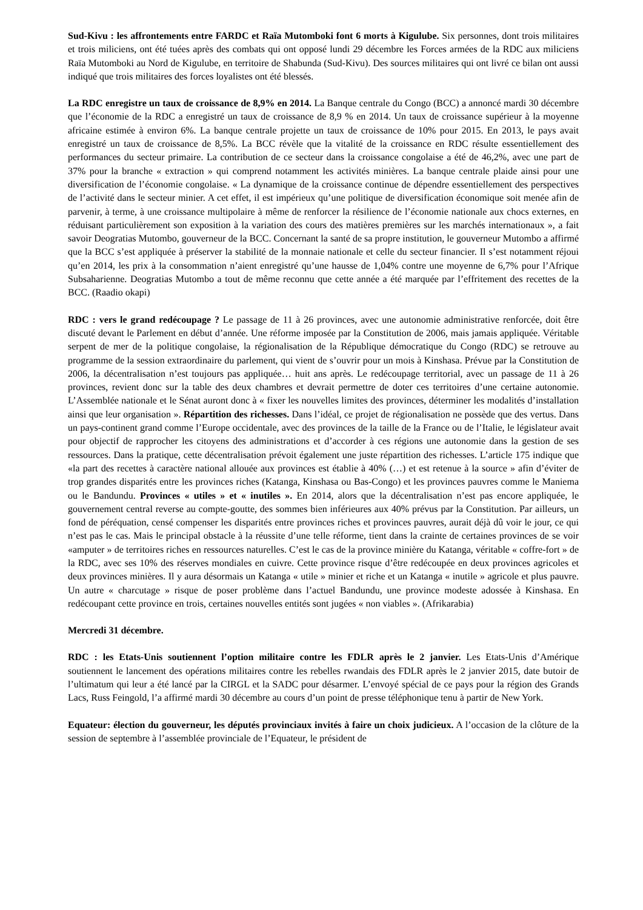Sud-Kivu : les affrontements entre FARDC et Raïa Mutomboki font 6 morts à Kigulube. Six personnes, dont trois militaires et trois miliciens, ont été tuées après des combats qui ont opposé lundi 29 décembre les Forces armées de la RDC aux miliciens Raïa Mutomboki au Nord de Kigulube, en territoire de Shabunda (Sud-Kivu). Des sources militaires qui ont livré ce bilan ont aussi indiqué que trois militaires des forces loyalistes ont été blessés.
La RDC enregistre un taux de croissance de 8,9% en 2014. La Banque centrale du Congo (BCC) a annoncé mardi 30 décembre que l’économie de la RDC a enregistré un taux de croissance de 8,9 % en 2014. Un taux de croissance supérieur à la moyenne africaine estimée à environ 6%. La banque centrale projette un taux de croissance de 10% pour 2015. En 2013, le pays avait enregistré un taux de croissance de 8,5%. La BCC révèle que la vitalité de la croissance en RDC résulte essentiellement des performances du secteur primaire. La contribution de ce secteur dans la croissance congolaise a été de 46,2%, avec une part de 37% pour la branche « extraction » qui comprend notamment les activités minières. La banque centrale plaide ainsi pour une diversification de l’économie congolaise. « La dynamique de la croissance continue de dépendre essentiellement des perspectives de l’activité dans le secteur minier. A cet effet, il est impérieux qu’une politique de diversification économique soit menée afin de parvenir, à terme, à une croissance multipolaire à même de renforcer la résilience de l’économie nationale aux chocs externes, en réduisant particulièrement son exposition à la variation des cours des matières premières sur les marchés internationaux », a fait savoir Deogratias Mutombo, gouverneur de la BCC. Concernant la santé de sa propre institution, le gouverneur Mutombo a affirmé que la BCC s’est appliquée à préserver la stabilité de la monnaie nationale et celle du secteur financier. Il s’est notamment réjoui qu’en 2014, les prix à la consommation n’aient enregistré qu’une hausse de 1,04% contre une moyenne de 6,7% pour l’Afrique Subsaharienne. Deogratias Mutombo a tout de même reconnu que cette année a été marquée par l’effritement des recettes de la BCC. (Raadio okapi)
RDC : vers le grand redécoupage ? Le passage de 11 à 26 provinces, avec une autonomie administrative renforcée, doit être discuté devant le Parlement en début d’année. Une réforme imposée par la Constitution de 2006, mais jamais appliquée. Véritable serpent de mer de la politique congolaise, la régionalisation de la République démocratique du Congo (RDC) se retrouve au programme de la session extraordinaire du parlement, qui vient de s’ouvrir pour un mois à Kinshasa. Prévue par la Constitution de 2006, la décentralisation n’est toujours pas appliquée… huit ans après. Le redécoupage territorial, avec un passage de 11 à 26 provinces, revient donc sur la table des deux chambres et devrait permettre de doter ces territoires d’une certaine autonomie. L’Assemblée nationale et le Sénat auront donc à « fixer les nouvelles limites des provinces, déterminer les modalités d’installation ainsi que leur organisation ». Répartition des richesses. Dans l’idéal, ce projet de régionalisation ne possède que des vertus. Dans un pays-continent grand comme l’Europe occidentale, avec des provinces de la taille de la France ou de l’Italie, le législateur avait pour objectif de rapprocher les citoyens des administrations et d’accorder à ces régions une autonomie dans la gestion de ses ressources. Dans la pratique, cette décentralisation prévoit également une juste répartition des richesses. L’article 175 indique que «la part des recettes à caractère national allouée aux provinces est établie à 40% (…) et est retenue à la source » afin d’éviter de trop grandes disparités entre les provinces riches (Katanga, Kinshasa ou Bas-Congo) et les provinces pauvres comme le Maniema ou le Bandundu. Provinces « utiles » et « inutiles ». En 2014, alors que la décentralisation n’est pas encore appliquée, le gouvernement central reverse au compte-goutte, des sommes bien inférieures aux 40% prévus par la Constitution. Par ailleurs, un fond de péréquation, censé compenser les disparités entre provinces riches et provinces pauvres, aurait déjà dû voir le jour, ce qui n’est pas le cas. Mais le principal obstacle à la réussite d’une telle réforme, tient dans la crainte de certaines provinces de se voir «amputer » de territoires riches en ressources naturelles. C’est le cas de la province minière du Katanga, véritable « coffre-fort » de la RDC, avec ses 10% des réserves mondiales en cuivre. Cette province risque d’être redécoupée en deux provinces agricoles et deux provinces minières. Il y aura désormais un Katanga « utile » minier et riche et un Katanga « inutile » agricole et plus pauvre. Un autre « charcutage » risque de poser problème dans l’actuel Bandundu, une province modeste adossée à Kinshasa. En redécoupant cette province en trois, certaines nouvelles entités sont jugées « non viables ». (Afrikarabia)
Mercredi 31 décembre.
RDC : les Etats-Unis soutiennent l’option militaire contre les FDLR après le 2 janvier. Les Etats-Unis d’Amérique soutiennent le lancement des opérations militaires contre les rebelles rwandais des FDLR après le 2 janvier 2015, date butoir de l’ultimatum qui leur a été lancé par la CIRGL et la SADC pour désarmer. L’envoyé spécial de ce pays pour la région des Grands Lacs, Russ Feingold, l’a affirmé mardi 30 décembre au cours d’un point de presse téléphonique tenu à partir de New York.
Equateur: élection du gouverneur, les députés provinciaux invités à faire un choix judicieux. A l’occasion de la clôture de la session de septembre à l’assemblée provinciale de l’Equateur, le président de